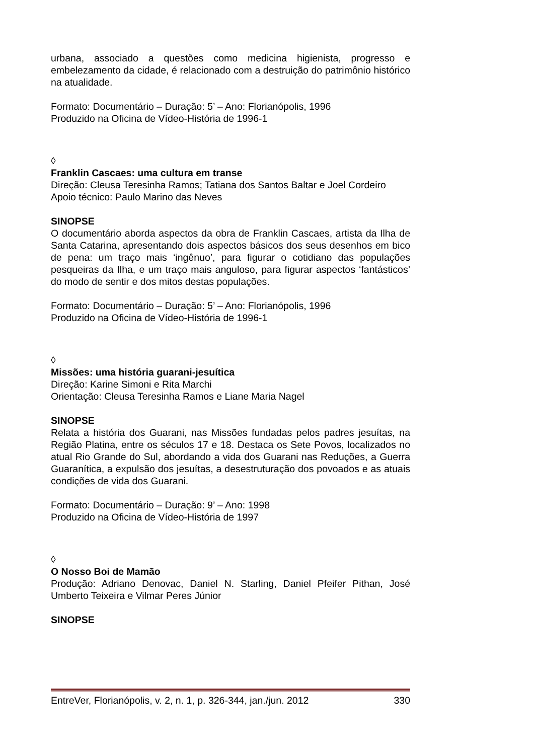urbana, associado a questões como medicina higienista, progresso e embelezamento da cidade, é relacionado com a destruição do patrimônio histórico na atualidade.
Formato: Documentário – Duração: 5’ – Ano: Florianópolis, 1996
Produzido na Oficina de Vídeo-História de 1996-1
◊
Franklin Cascaes: uma cultura em transe
Direção: Cleusa Teresinha Ramos; Tatiana dos Santos Baltar e Joel Cordeiro
Apoio técnico: Paulo Marino das Neves
SINOPSE
O documentário aborda aspectos da obra de Franklin Cascaes, artista da Ilha de Santa Catarina, apresentando dois aspectos básicos dos seus desenhos em bico de pena: um traço mais ‘ingênuo’, para figurar o cotidiano das populações pesqueiras da Ilha, e um traço mais anguloso, para figurar aspectos ‘fantásticos’ do modo de sentir e dos mitos destas populações.
Formato: Documentário – Duração: 5’ – Ano: Florianópolis, 1996
Produzido na Oficina de Vídeo-História de 1996-1
◊
Missões: uma história guarani-jesuítica
Direção: Karine Simoni e Rita Marchi
Orientação: Cleusa Teresinha Ramos e Liane Maria Nagel
SINOPSE
Relata a história dos Guarani, nas Missões fundadas pelos padres jesuítas, na Região Platina, entre os séculos 17 e 18. Destaca os Sete Povos, localizados no atual Rio Grande do Sul, abordando a vida dos Guarani nas Reduções, a Guerra Guaranítica, a expulsão dos jesuítas, a desestruturação dos povoados e as atuais condições de vida dos Guarani.
Formato: Documentário – Duração: 9’ – Ano: 1998
Produzido na Oficina de Vídeo-História de 1997
◊
O Nosso Boi de Mamão
Produção: Adriano Denovac, Daniel N. Starling, Daniel Pfeifer Pithan, José Umberto Teixeira e Vilmar Peres Júnior
SINOPSE
EntreVer, Florianópolis, v. 2, n. 1, p. 326-344, jan./jun. 2012 330